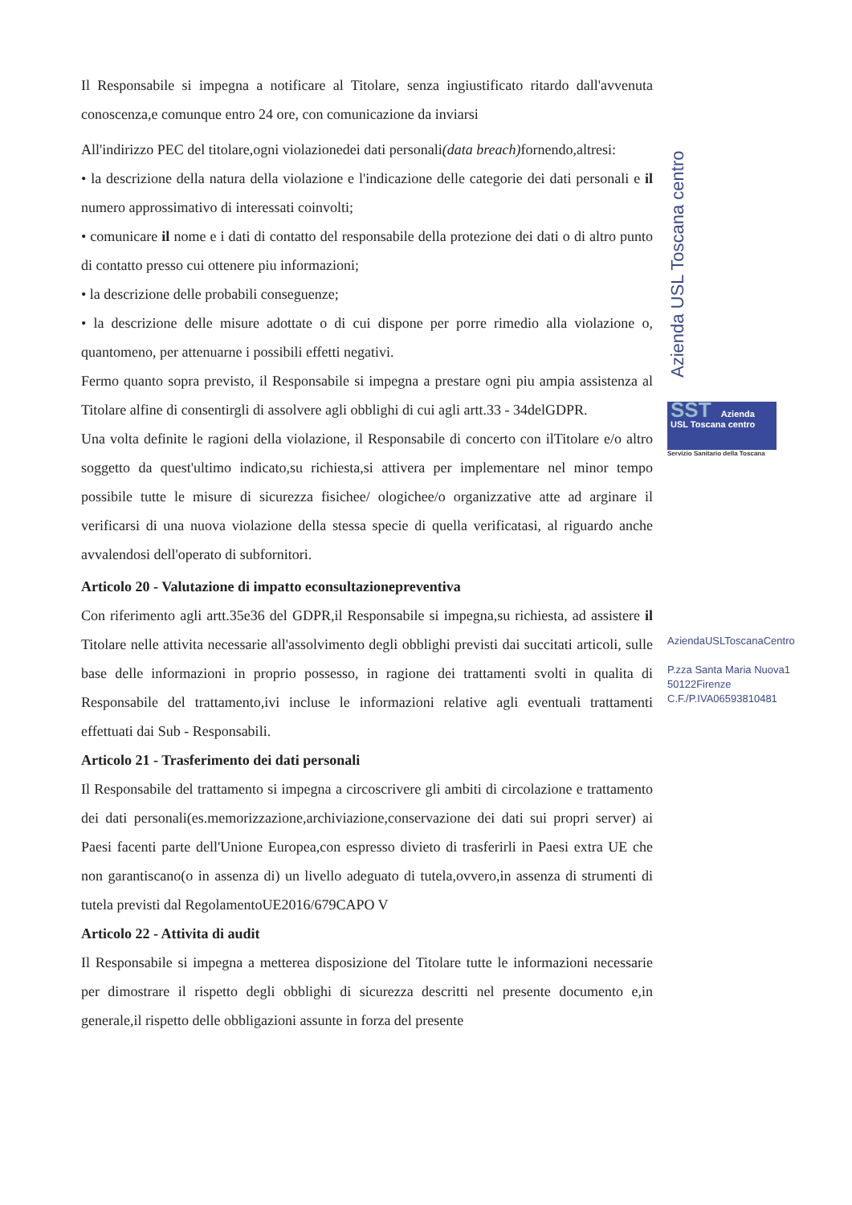Il Responsabile si impegna a notificare al Titolare, senza ingiustificato ritardo dall'avvenuta conoscenza,e comunque entro 24 ore, con comunicazione da inviarsi
All'indirizzo PEC del titolare,ogni violazionedei dati personali(data breach) fornendo,altresi:
• la descrizione della natura della violazione e l'indicazione delle categorie dei dati personali e il numero approssimativo di interessati coinvolti;
• comunicare il nome e i dati di contatto del responsabile della protezione dei dati o di altro punto di contatto presso cui ottenere piu informazioni;
• la descrizione delle probabili conseguenze;
• la descrizione delle misure adottate o di cui dispone per porre rimedio alla violazione o, quantomeno, per attenuarne i possibili effetti negativi.
Fermo quanto sopra previsto, il Responsabile si impegna a prestare ogni piu ampia assistenza al Titolare alfine di consentirgli di assolvere agli obblighi di cui agli artt.33 - 34delGDPR.
Una volta definite le ragioni della violazione, il Responsabile di concerto con ilTitolare e/o altro soggetto da quest'ultimo indicato,su richiesta,si attivera per implementare nel minor tempo possibile tutte le misure di sicurezza fisichee/ ologichee/o organizzative atte ad arginare il verificarsi di una nuova violazione della stessa specie di quella verificatasi, al riguardo anche avvalendosi dell'operato di subfornitori.
Articolo 20 - Valutazione di impatto econsultazionepreventiva
Con riferimento agli artt.35e36 del GDPR,il Responsabile si impegna,su richiesta, ad assistere il Titolare nelle attivita necessarie all'assolvimento degli obblighi previsti dai succitati articoli, sulle base delle informazioni in proprio possesso, in ragione dei trattamenti svolti in qualita di Responsabile del trattamento,ivi incluse le informazioni relative agli eventuali trattamenti effettuati dai Sub - Responsabili.
Articolo 21 - Trasferimento dei dati personali
Il Responsabile del trattamento si impegna a circoscrivere gli ambiti di circolazione e trattamento dei dati personali(es.memorizzazione,archiviazione,conservazione dei dati sui propri server) ai Paesi facenti parte dell'Unione Europea,con espresso divieto di trasferirli in Paesi extra UE che non garantiscano(o in assenza di) un livello adeguato di tutela,ovvero,in assenza di strumenti di tutela previsti dal RegolamentoUE2016/679CAPO V
Articolo 22 - Attivita di audit
Il Responsabile si impegna a metterea disposizione del Titolare tutte le informazioni necessarie per dimostrare il rispetto degli obblighi di sicurezza descritti nel presente documento e,in generale,il rispetto delle obbligazioni assunte in forza del presente
Azienda USL Toscana centro
SST Azienda USL Toscana centro
Servizio Sanitario della Toscana
AziendaUSLToscanaCentro
P.zza Santa Maria Nuova1
50122Firenze
C.F./P.IVA06593810481